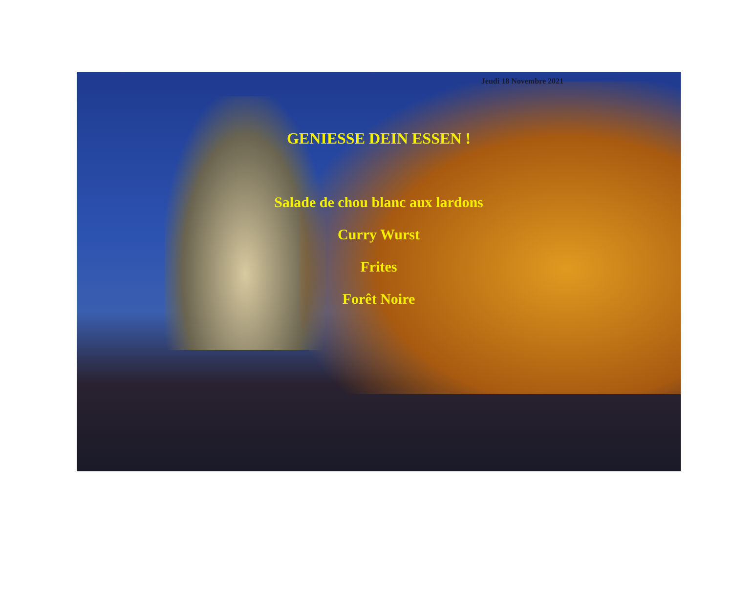Jeudi 18 Novembre 2021
GENIESSE DEIN ESSEN !
Salade de chou blanc aux lardons
Curry Wurst
Frites
Forêt Noire